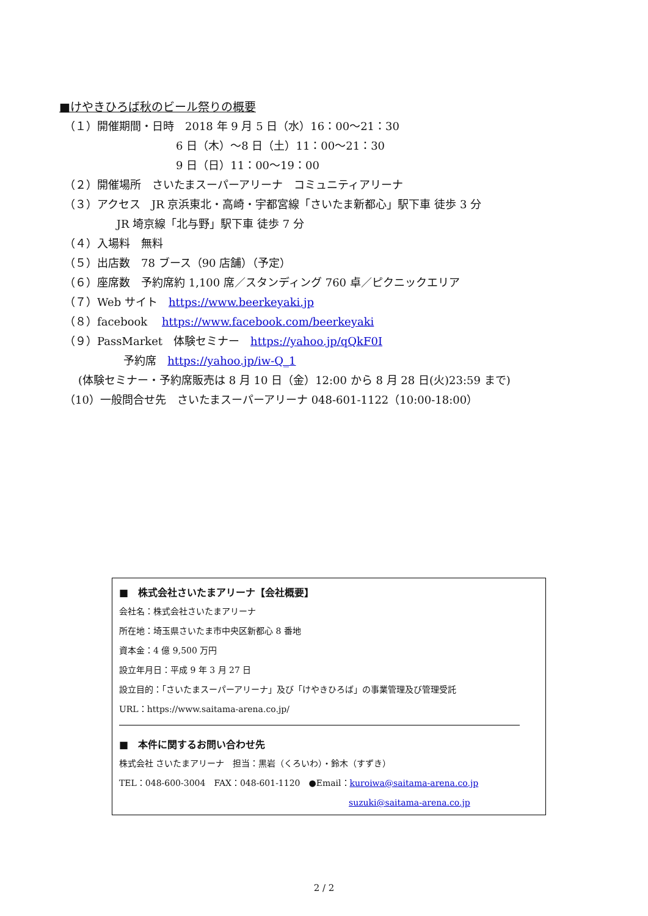■けやきひろば秋のビール祭りの概要
（１）開催期間・日時　2018 年 9 月 5 日（水）16：00～21：30
6 日（木）～8 日（土）11：00～21：30
9 日（日）11：00～19：00
（２）開催場所　さいたまスーパーアリーナ　コミュニティアリーナ
（３）アクセス　JR 京浜東北・高崎・宇都宮線「さいたま新都心」駅下車 徒歩 3 分
JR 埼京線「北与野」駅下車 徒歩 7 分
（４）入場料　無料
（５）出店数　78 ブース（90 店舗）（予定）
（６）座席数　予約席約 1,100 席／スタンディング 760 卓／ピクニックエリア
（７）Web サイト　https://www.beerkeyaki.jp
（８）facebook　 https://www.facebook.com/beerkeyaki
（９）PassMarket　体験セミナー　https://yahoo.jp/qQkF0I
予約席　https://yahoo.jp/iw-Q_1
(体験セミナー・予約席販売は 8 月 10 日（金）12:00 から 8 月 28 日(火)23:59 まで)
（10）一般問合せ先　さいたまスーパーアリーナ 048-601-1122（10:00-18:00）
■　株式会社さいたまアリーナ【会社概要】
会社名：株式会社さいたまアリーナ
所在地：埼玉県さいたま市中央区新都心 8 番地
資本金：4 億 9,500 万円
設立年月日：平成 9 年 3 月 27 日
設立目的：「さいたまスーパーアリーナ」及び「けやきひろば」の事業管理及び管理受託
URL：https://www.saitama-arena.co.jp/
■　本件に関するお問い合わせ先
株式会社 さいたまアリーナ　担当：黒岩（くろいわ）・鈴木（すずき）
TEL：048-600-3004　FAX：048-601-1120　●Email：kuroiwa@saitama-arena.co.jp
suzuki@saitama-arena.co.jp
2 / 2